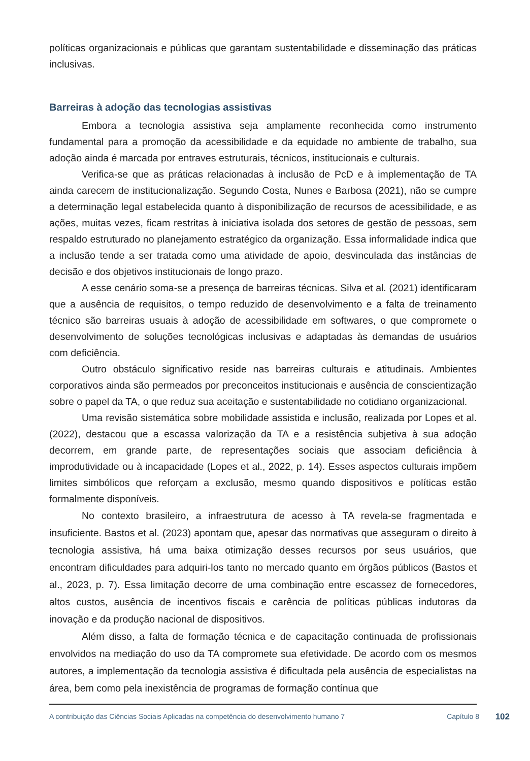políticas organizacionais e públicas que garantam sustentabilidade e disseminação das práticas inclusivas.
Barreiras à adoção das tecnologias assistivas
Embora a tecnologia assistiva seja amplamente reconhecida como instrumento fundamental para a promoção da acessibilidade e da equidade no ambiente de trabalho, sua adoção ainda é marcada por entraves estruturais, técnicos, institucionais e culturais.
Verifica-se que as práticas relacionadas à inclusão de PcD e à implementação de TA ainda carecem de institucionalização. Segundo Costa, Nunes e Barbosa (2021), não se cumpre a determinação legal estabelecida quanto à disponibilização de recursos de acessibilidade, e as ações, muitas vezes, ficam restritas à iniciativa isolada dos setores de gestão de pessoas, sem respaldo estruturado no planejamento estratégico da organização. Essa informalidade indica que a inclusão tende a ser tratada como uma atividade de apoio, desvinculada das instâncias de decisão e dos objetivos institucionais de longo prazo.
A esse cenário soma-se a presença de barreiras técnicas. Silva et al. (2021) identificaram que a ausência de requisitos, o tempo reduzido de desenvolvimento e a falta de treinamento técnico são barreiras usuais à adoção de acessibilidade em softwares, o que compromete o desenvolvimento de soluções tecnológicas inclusivas e adaptadas às demandas de usuários com deficiência.
Outro obstáculo significativo reside nas barreiras culturais e atitudinais. Ambientes corporativos ainda são permeados por preconceitos institucionais e ausência de conscientização sobre o papel da TA, o que reduz sua aceitação e sustentabilidade no cotidiano organizacional.
Uma revisão sistemática sobre mobilidade assistida e inclusão, realizada por Lopes et al. (2022), destacou que a escassa valorização da TA e a resistência subjetiva à sua adoção decorrem, em grande parte, de representações sociais que associam deficiência à improdutividade ou à incapacidade (Lopes et al., 2022, p. 14). Esses aspectos culturais impõem limites simbólicos que reforçam a exclusão, mesmo quando dispositivos e políticas estão formalmente disponíveis.
No contexto brasileiro, a infraestrutura de acesso à TA revela-se fragmentada e insuficiente. Bastos et al. (2023) apontam que, apesar das normativas que asseguram o direito à tecnologia assistiva, há uma baixa otimização desses recursos por seus usuários, que encontram dificuldades para adquiri-los tanto no mercado quanto em órgãos públicos (Bastos et al., 2023, p. 7). Essa limitação decorre de uma combinação entre escassez de fornecedores, altos custos, ausência de incentivos fiscais e carência de políticas públicas indutoras da inovação e da produção nacional de dispositivos.
Além disso, a falta de formação técnica e de capacitação continuada de profissionais envolvidos na mediação do uso da TA compromete sua efetividade. De acordo com os mesmos autores, a implementação da tecnologia assistiva é dificultada pela ausência de especialistas na área, bem como pela inexistência de programas de formação contínua que
A contribuição das Ciências Sociais Aplicadas na competência do desenvolvimento humano 7
Capítulo 8
102